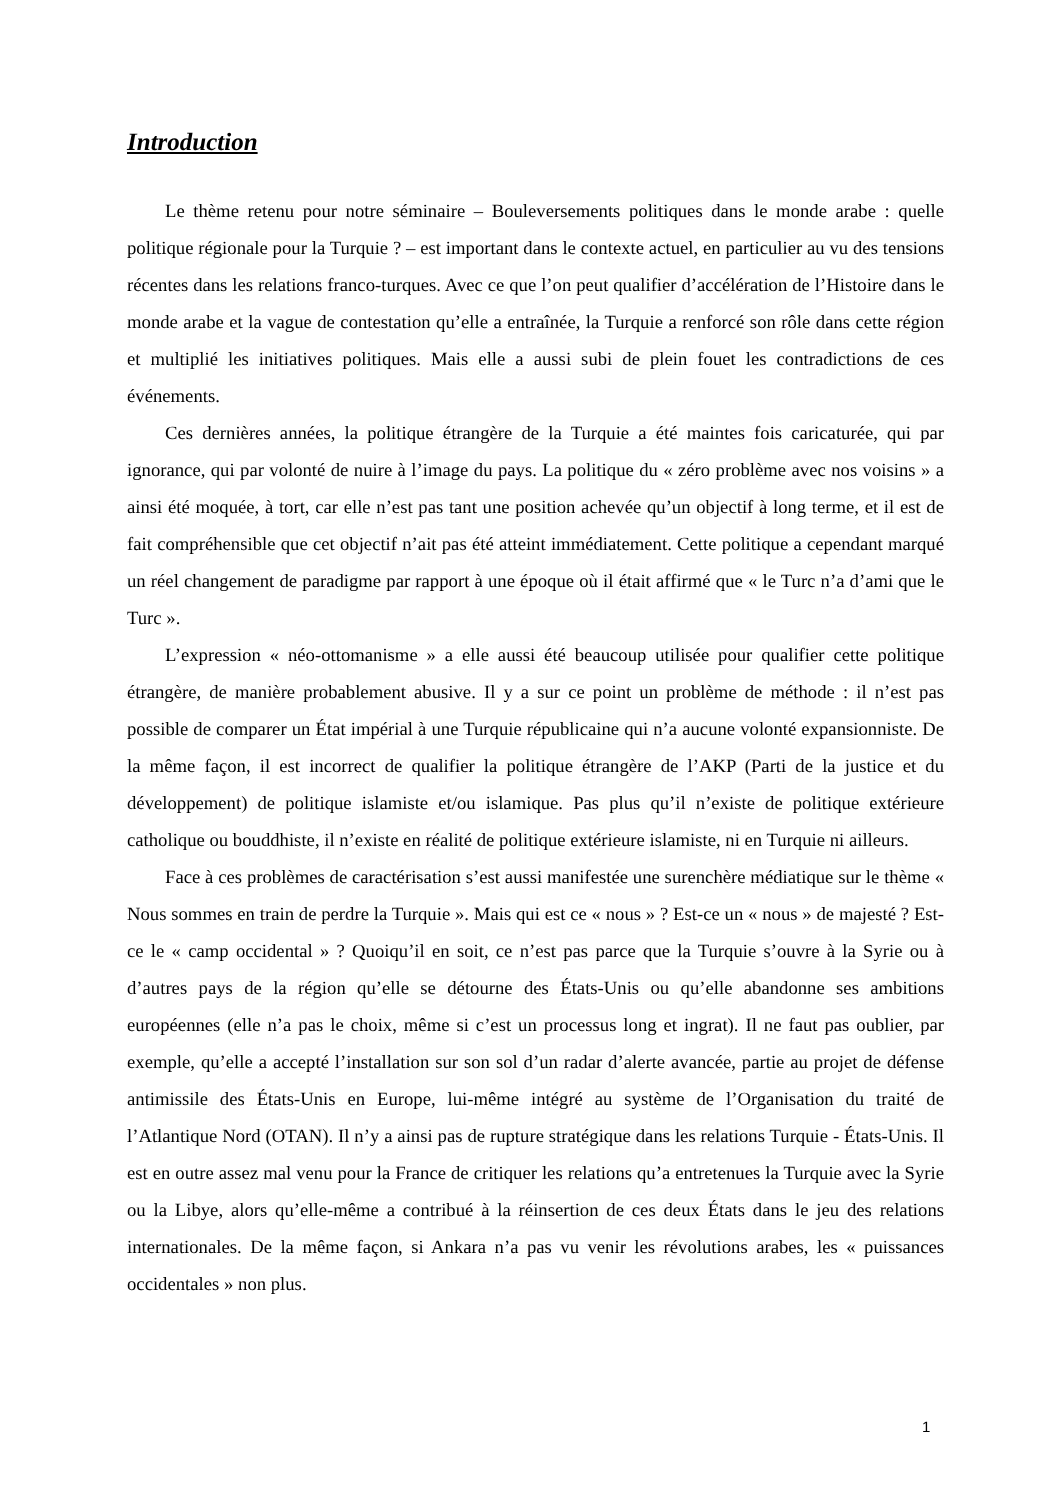Introduction
Le thème retenu pour notre séminaire – Bouleversements politiques dans le monde arabe : quelle politique régionale pour la Turquie ? – est important dans le contexte actuel, en particulier au vu des tensions récentes dans les relations franco-turques. Avec ce que l’on peut qualifier d’accélération de l’Histoire dans le monde arabe et la vague de contestation qu’elle a entraînée, la Turquie a renforcé son rôle dans cette région et multiplié les initiatives politiques. Mais elle a aussi subi de plein fouet les contradictions de ces événements.
Ces dernières années, la politique étrangère de la Turquie a été maintes fois caricaturée, qui par ignorance, qui par volonté de nuire à l’image du pays. La politique du « zéro problème avec nos voisins » a ainsi été moquée, à tort, car elle n’est pas tant une position achevée qu’un objectif à long terme, et il est de fait compréhensible que cet objectif n’ait pas été atteint immédiatement. Cette politique a cependant marqué un réel changement de paradigme par rapport à une époque où il était affirmé que « le Turc n’a d’ami que le Turc ».
L’expression « néo-ottomanisme » a elle aussi été beaucoup utilisée pour qualifier cette politique étrangère, de manière probablement abusive. Il y a sur ce point un problème de méthode : il n’est pas possible de comparer un État impérial à une Turquie républicaine qui n’a aucune volonté expansionniste. De la même façon, il est incorrect de qualifier la politique étrangère de l’AKP (Parti de la justice et du développement) de politique islamiste et/ou islamique. Pas plus qu’il n’existe de politique extérieure catholique ou bouddhiste, il n’existe en réalité de politique extérieure islamiste, ni en Turquie ni ailleurs.
Face à ces problèmes de caractérisation s’est aussi manifestée une surenchère médiatique sur le thème « Nous sommes en train de perdre la Turquie ». Mais qui est ce « nous » ? Est-ce un « nous » de majesté ? Est-ce le « camp occidental » ? Quoiqu’il en soit, ce n’est pas parce que la Turquie s’ouvre à la Syrie ou à d’autres pays de la région qu’elle se détourne des États-Unis ou qu’elle abandonne ses ambitions européennes (elle n’a pas le choix, même si c’est un processus long et ingrat). Il ne faut pas oublier, par exemple, qu’elle a accepté l’installation sur son sol d’un radar d’alerte avancée, partie au projet de défense antimissile des États-Unis en Europe, lui-même intégré au système de l’Organisation du traité de l’Atlantique Nord (OTAN). Il n’y a ainsi pas de rupture stratégique dans les relations Turquie - États-Unis. Il est en outre assez mal venu pour la France de critiquer les relations qu’a entretenues la Turquie avec la Syrie ou la Libye, alors qu’elle-même a contribué à la réinsertion de ces deux États dans le jeu des relations internationales. De la même façon, si Ankara n’a pas vu venir les révolutions arabes, les « puissances occidentales » non plus.
1